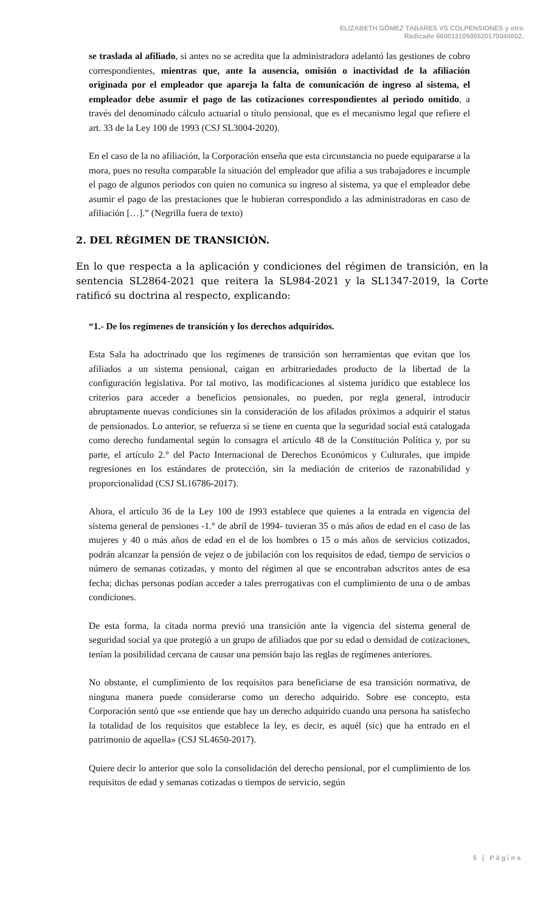ELIZABETH GÓMEZ TABARES VS COLPENSIONES y otro
Radicado 66001310500520170045002.
se traslada al afiliado, si antes no se acredita que la administradora adelantó las gestiones de cobro correspondientes, mientras que, ante la ausencia, omisión o inactividad de la afiliación originada por el empleador que apareja la falta de comunicación de ingreso al sistema, el empleador debe asumir el pago de las cotizaciones correspondientes al periodo omitido, a través del denominado cálculo actuarial o título pensional, que es el mecanismo legal que refiere el art. 33 de la Ley 100 de 1993 (CSJ SL3004-2020).
En el caso de la no afiliación, la Corporación enseña que esta circunstancia no puede equipararse a la mora, pues no resulta comparable la situación del empleador que afilia a sus trabajadores e incumple el pago de algunos periodos con quien no comunica su ingreso al sistema, ya que el empleador debe asumir el pago de las prestaciones que le hubieran correspondido a las administradoras en caso de afiliación […].” (Negrilla fuera de texto)
2. DEL RÈGIMEN DE TRANSICIÒN.
En lo que respecta a la aplicación y condiciones del régimen de transición, en la sentencia SL2864-2021 que reitera la SL984-2021 y la SL1347-2019, la Corte ratificó su doctrina al respecto, explicando:
“1.- De los regímenes de transición y los derechos adquiridos.
Esta Sala ha adoctrinado que los regímenes de transición son herramientas que evitan que los afiliados a un sistema pensional, caigan en arbitrariedades producto de la libertad de la configuración legislativa. Por tal motivo, las modificaciones al sistema jurídico que establece los criterios para acceder a beneficios pensionales, no pueden, por regla general, introducir abruptamente nuevas condiciones sin la consideración de los afilados próximos a adquirir el status de pensionados. Lo anterior, se refuerza si se tiene en cuenta que la seguridad social está catalogada como derecho fundamental según lo consagra el artículo 48 de la Constitución Política y, por su parte, el artículo 2.° del Pacto Internacional de Derechos Económicos y Culturales, que impide regresiones en los estándares de protección, sin la mediación de criterios de razonabilidad y proporcionalidad (CSJ SL16786-2017).
Ahora, el artículo 36 de la Ley 100 de 1993 establece que quienes a la entrada en vigencia del sistema general de pensiones -1.° de abril de 1994- tuvieran 35 o más años de edad en el caso de las mujeres y 40 o más años de edad en el de los hombres o 15 o más años de servicios cotizados, podrán alcanzar la pensión de vejez o de jubilación con los requisitos de edad, tiempo de servicios o número de semanas cotizadas, y monto del régimen al que se encontraban adscritos antes de esa fecha; dichas personas podían acceder a tales prerrogativas con el cumplimiento de una o de ambas condiciones.
De esta forma, la citada norma previó una transición ante la vigencia del sistema general de seguridad social ya que protegió a un grupo de afiliados que por su edad o densidad de cotizaciones, tenían la posibilidad cercana de causar una pensión bajo las reglas de regímenes anteriores.
No obstante, el cumplimiento de los requisitos para beneficiarse de esa transición normativa, de ninguna manera puede considerarse como un derecho adquirido. Sobre ese concepto, esta Corporación sentó que «se entiende que hay un derecho adquirido cuando una persona ha satisfecho la totalidad de los requisitos que establece la ley, es decir, es aquél (sic) que ha entrado en el patrimonio de aquella» (CSJ SL4650-2017).
Quiere decir lo anterior que solo la consolidación del derecho pensional, por el cumplimiento de los requisitos de edad y semanas cotizadas o tiempos de servicio, según
5 | Página